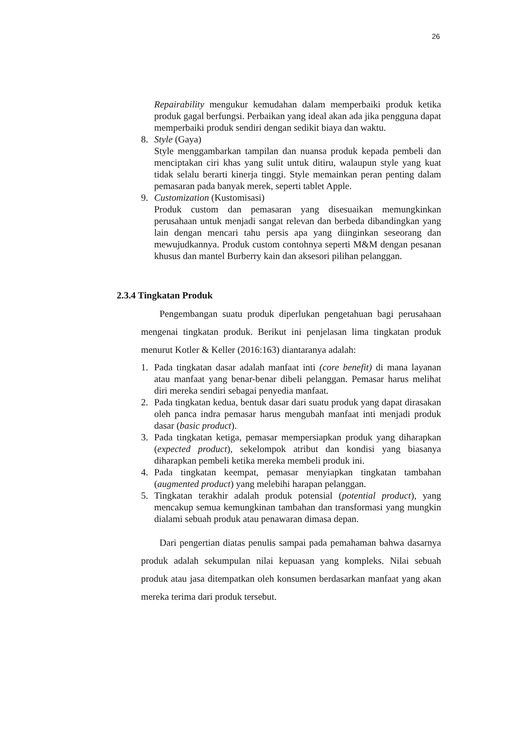26
Repairability mengukur kemudahan dalam memperbaiki produk ketika produk gagal berfungsi. Perbaikan yang ideal akan ada jika pengguna dapat memperbaiki produk sendiri dengan sedikit biaya dan waktu.
8. Style (Gaya)
Style menggambarkan tampilan dan nuansa produk kepada pembeli dan menciptakan ciri khas yang sulit untuk ditiru, walaupun style yang kuat tidak selalu berarti kinerja tinggi. Style memainkan peran penting dalam pemasaran pada banyak merek, seperti tablet Apple.
9. Customization (Kustomisasi)
Produk custom dan pemasaran yang disesuaikan memungkinkan perusahaan untuk menjadi sangat relevan dan berbeda dibandingkan yang lain dengan mencari tahu persis apa yang diinginkan seseorang dan mewujudkannya. Produk custom contohnya seperti M&M dengan pesanan khusus dan mantel Burberry kain dan aksesori pilihan pelanggan.
2.3.4 Tingkatan Produk
Pengembangan suatu produk diperlukan pengetahuan bagi perusahaan mengenai tingkatan produk. Berikut ini penjelasan lima tingkatan produk menurut Kotler & Keller (2016:163) diantaranya adalah:
1. Pada tingkatan dasar adalah manfaat inti (core benefit) di mana layanan atau manfaat yang benar-benar dibeli pelanggan. Pemasar harus melihat diri mereka sendiri sebagai penyedia manfaat.
2. Pada tingkatan kedua, bentuk dasar dari suatu produk yang dapat dirasakan oleh panca indra pemasar harus mengubah manfaat inti menjadi produk dasar (basic product).
3. Pada tingkatan ketiga, pemasar mempersiapkan produk yang diharapkan (expected product), sekelompok atribut dan kondisi yang biasanya diharapkan pembeli ketika mereka membeli produk ini.
4. Pada tingkatan keempat, pemasar menyiapkan tingkatan tambahan (augmented product) yang melebihi harapan pelanggan.
5. Tingkatan terakhir adalah produk potensial (potential product), yang mencakup semua kemungkinan tambahan dan transformasi yang mungkin dialami sebuah produk atau penawaran dimasa depan.
Dari pengertian diatas penulis sampai pada pemahaman bahwa dasarnya produk adalah sekumpulan nilai kepuasan yang kompleks. Nilai sebuah produk atau jasa ditempatkan oleh konsumen berdasarkan manfaat yang akan mereka terima dari produk tersebut.